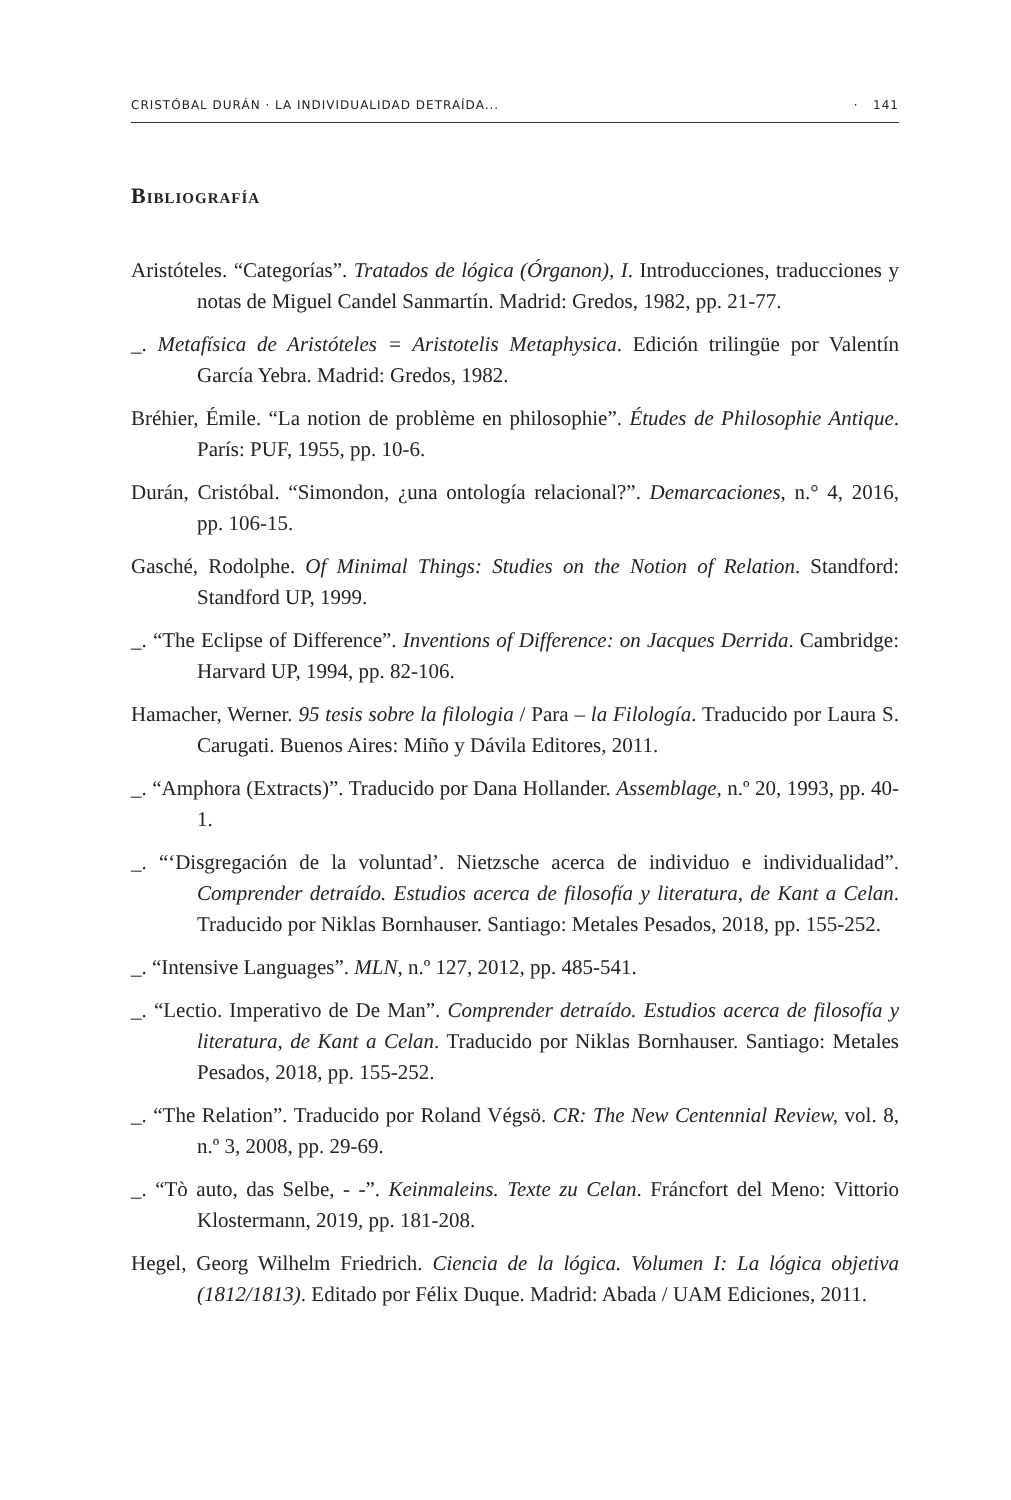CRISTÓBAL DURÁN · LA INDIVIDUALIDAD DETRAÍDA... · 141
Bibliografía
Aristóteles. “Categorías”. Tratados de lógica (Órganon), I. Introducciones, traducciones y notas de Miguel Candel Sanmartín. Madrid: Gredos, 1982, pp. 21-77.
_. Metafísica de Aristóteles = Aristotelis Metaphysica. Edición trilingüe por Valentín García Yebra. Madrid: Gredos, 1982.
Bréhier, Émile. “La notion de problème en philosophie”. Études de Philosophie Antique. París: PUF, 1955, pp. 10-6.
Durán, Cristóbal. “Simondon, ¿una ontología relacional?”. Demarcaciones, n.° 4, 2016, pp. 106-15.
Gasché, Rodolphe. Of Minimal Things: Studies on the Notion of Relation. Standford: Standford UP, 1999.
_. “The Eclipse of Difference”. Inventions of Difference: on Jacques Derrida. Cambridge: Harvard UP, 1994, pp. 82-106.
Hamacher, Werner. 95 tesis sobre la filologia / Para – la Filología. Traducido por Laura S. Carugati. Buenos Aires: Miño y Dávila Editores, 2011.
_. “Amphora (Extracts)”. Traducido por Dana Hollander. Assemblage, n.º 20, 1993, pp. 40-1.
_. “‘Disgregación de la voluntad’. Nietzsche acerca de individuo e individualidad”. Comprender detraído. Estudios acerca de filosofía y literatura, de Kant a Celan. Traducido por Niklas Bornhauser. Santiago: Metales Pesados, 2018, pp. 155-252.
_. “Intensive Languages”. MLN, n.º 127, 2012, pp. 485-541.
_. “Lectio. Imperativo de De Man”. Comprender detraído. Estudios acerca de filosofía y literatura, de Kant a Celan. Traducido por Niklas Bornhauser. Santiago: Metales Pesados, 2018, pp. 155-252.
_. “The Relation”. Traducido por Roland Végsö. CR: The New Centennial Review, vol. 8, n.º 3, 2008, pp. 29-69.
_. “Tò auto, das Selbe, - -”. Keinmaleins. Texte zu Celan. Fráncfort del Meno: Vittorio Klostermann, 2019, pp. 181-208.
Hegel, Georg Wilhelm Friedrich. Ciencia de la lógica. Volumen I: La lógica objetiva (1812/1813). Editado por Félix Duque. Madrid: Abada / UAM Ediciones, 2011.